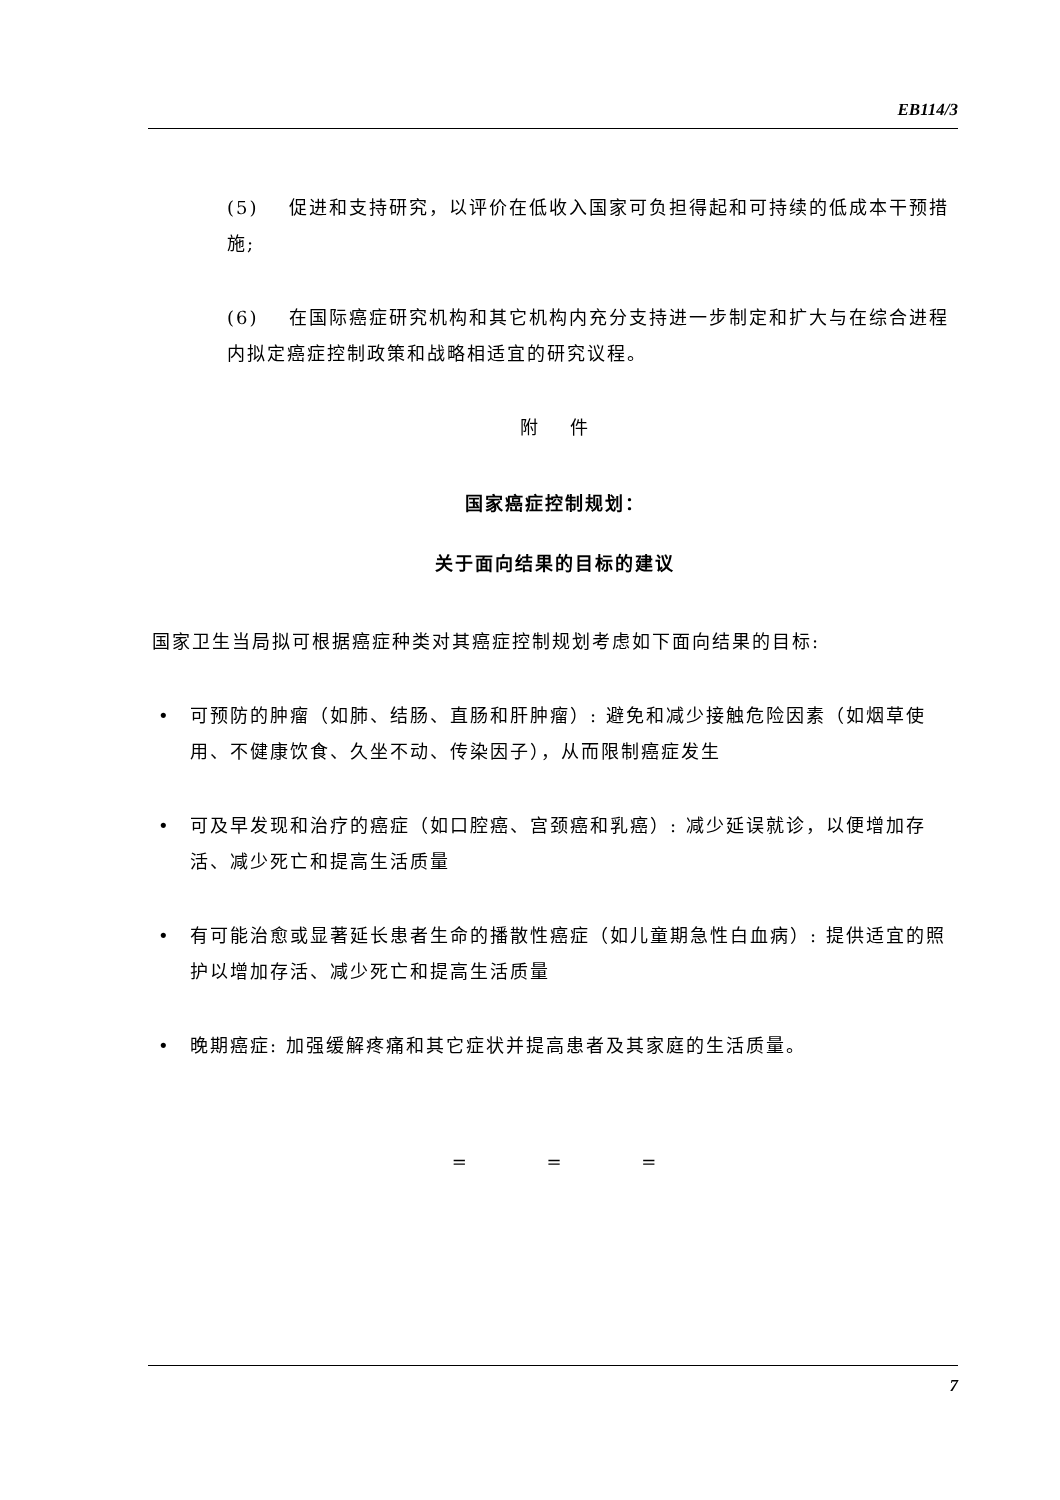EB114/3
(5) 促进和支持研究，以评价在低收入国家可负担得起和可持续的低成本干预措施;
(6) 在国际癌症研究机构和其它机构内充分支持进一步制定和扩大与在综合进程内拟定癌症控制政策和战略相适宜的研究议程。
附 件
国家癌症控制规划：
关于面向结果的目标的建议
国家卫生当局拟可根据癌症种类对其癌症控制规划考虑如下面向结果的目标:
• 可预防的肿瘤（如肺、结肠、直肠和肝肿瘤）: 避免和减少接触危险因素（如烟草使用、不健康饮食、久坐不动、传染因子），从而限制癌症发生
• 可及早发现和治疗的癌症（如口腔癌、宫颈癌和乳癌）: 减少延误就诊，以便增加存活、减少死亡和提高生活质量
• 有可能治愈或显著延长患者生命的播散性癌症（如儿童期急性白血病）: 提供适宜的照护以增加存活、减少死亡和提高生活质量
• 晚期癌症: 加强缓解疼痛和其它症状并提高患者及其家庭的生活质量。
= = =
7